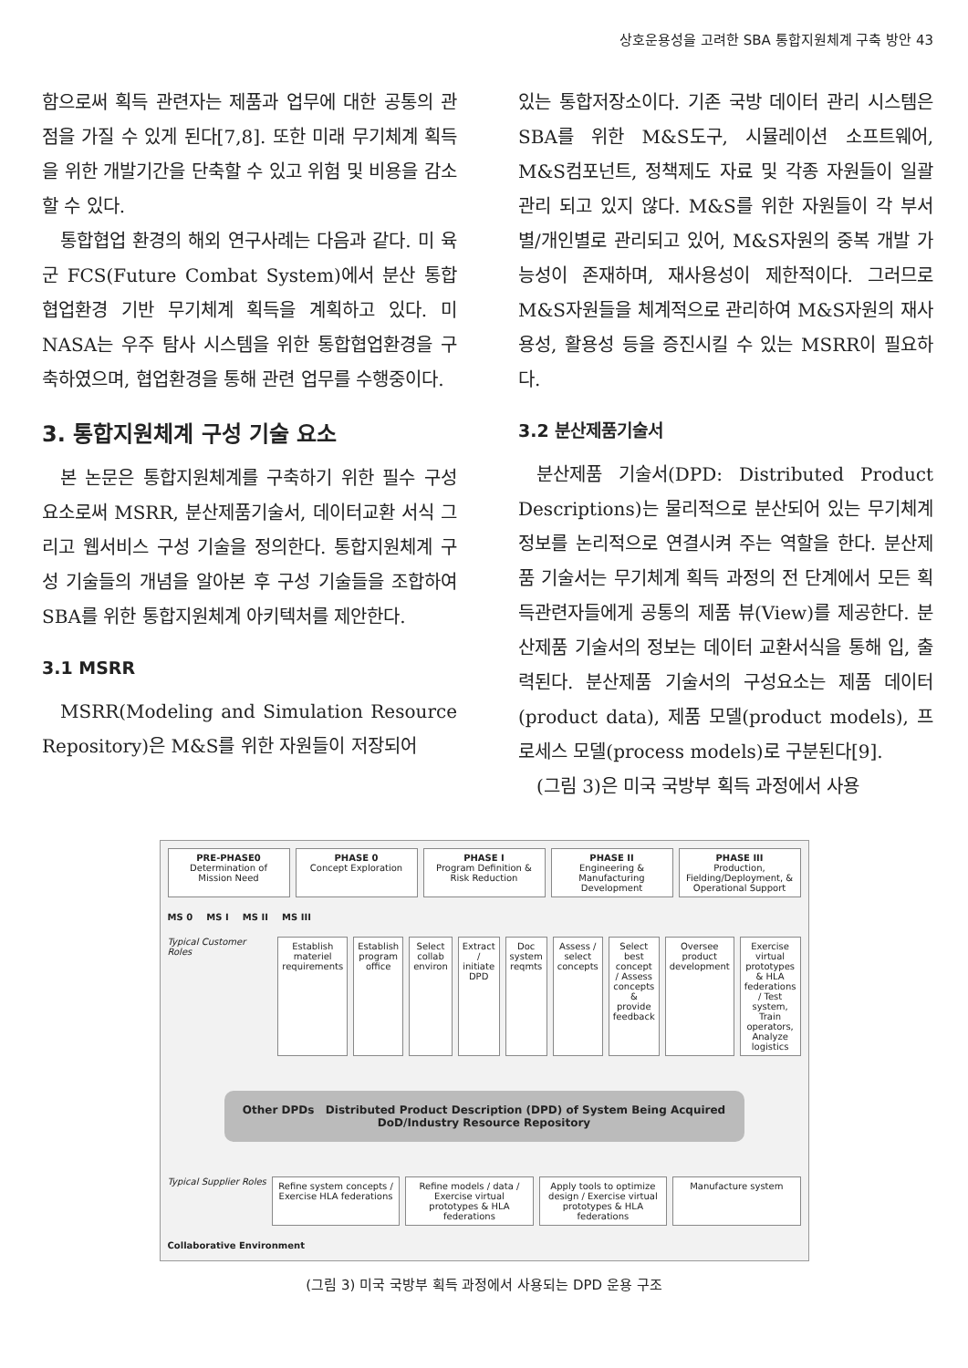상호운용성을 고려한 SBA 통합지원체계 구축 방안 43
함으로써 획득 관련자는 제품과 업무에 대한 공통의 관점을 가질 수 있게 된다[7,8]. 또한 미래 무기체계 획득을 위한 개발기간을 단축할 수 있고 위험 및 비용을 감소할 수 있다.
통합협업 환경의 해외 연구사례는 다음과 같다. 미 육군 FCS(Future Combat System)에서 분산 통합협업환경 기반 무기체계 획득을 계획하고 있다. 미 NASA는 우주 탐사 시스템을 위한 통합협업환경을 구축하였으며, 협업환경을 통해 관련 업무를 수행중이다.
3. 통합지원체계 구성 기술 요소
본 논문은 통합지원체계를 구축하기 위한 필수 구성 요소로써 MSRR, 분산제품기술서, 데이터교환 서식 그리고 웹서비스 구성 기술을 정의한다. 통합지원체계 구성 기술들의 개념을 알아본 후 구성 기술들을 조합하여 SBA를 위한 통합지원체계 아키텍처를 제안한다.
3.1 MSRR
MSRR(Modeling and Simulation Resource Repository)은 M&S를 위한 자원들이 저장되어
있는 통합저장소이다. 기존 국방 데이터 관리 시스템은 SBA를 위한 M&S도구, 시뮬레이션 소프트웨어, M&S컴포넌트, 정책제도 자료 및 각종 자원들이 일괄 관리 되고 있지 않다. M&S를 위한 자원들이 각 부서별/개인별로 관리되고 있어, M&S자원의 중복 개발 가능성이 존재하며, 재사용성이 제한적이다. 그러므로 M&S자원들을 체계적으로 관리하여 M&S자원의 재사용성, 활용성 등을 증진시킬 수 있는 MSRR이 필요하다.
3.2 분산제품기술서
분산제품 기술서(DPD: Distributed Product Descriptions)는 물리적으로 분산되어 있는 무기체계정보를 논리적으로 연결시켜 주는 역할을 한다. 분산제품 기술서는 무기체계 획득 과정의 전 단계에서 모든 획득관련자들에게 공통의 제품 뷰(View)를 제공한다. 분산제품 기술서의 정보는 데이터 교환서식을 통해 입, 출력된다. 분산제품 기술서의 구성요소는 제품 데이터(product data), 제품 모델(product models), 프로세스 모델(process models)로 구분된다[9].
(그림 3)은 미국 국방부 획득 과정에서 사용
PRE-PHASE0
Determination of Mission Need
PHASE 0
Concept Exploration
PHASE I
Program Definition & Risk Reduction
PHASE II
Engineering & Manufacturing Development
PHASE III
Production, Fielding/Deployment, & Operational Support
MS 0 MS I MS II MS III
Typical Customer Roles
Establish materiel requirements
Establish program office Select collab environ Extract / initiate DPD Doc system reqmts Assess / select concepts Select best concept / Assess concepts & provide feedback
Oversee product development Exercise virtual prototypes & HLA federations / Test system, Train operators, Analyze logistics
Other DPDs Distributed Product Description (DPD) of System Being Acquired
DoD/Industry Resource Repository
Typical Supplier Roles
Refine system concepts / Exercise HLA federations
Refine models / data / Exercise virtual prototypes & HLA federations
Apply tools to optimize design / Exercise virtual prototypes & HLA federations
Manufacture system
Collaborative Environment
(그림 3) 미국 국방부 획득 과정에서 사용되는 DPD 운용 구조